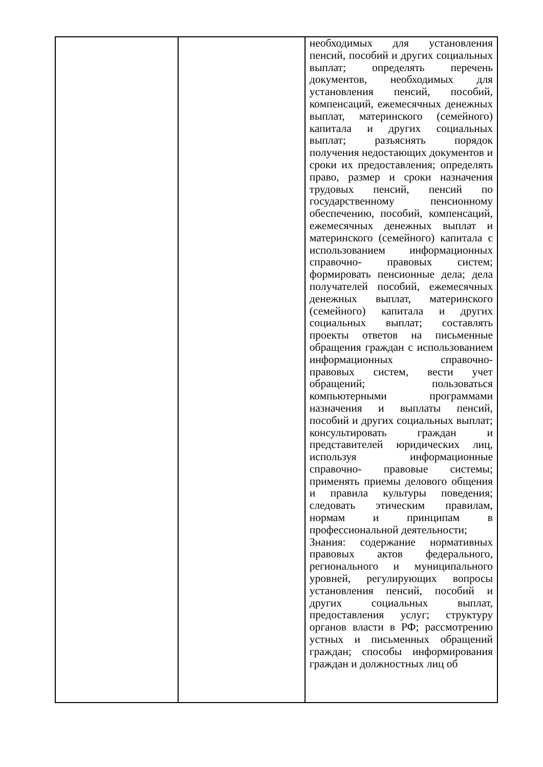| | | необходимых для установления пенсий, пособий и других социальных выплат; определять перечень документов, необходимых для установления пенсий, пособий, компенсаций, ежемесячных денежных выплат, материнского (семейного) капитала и других социальных выплат; разъяснять порядок получения недостающих документов и сроки их предоставления; определять право, размер и сроки назначения трудовых пенсий, пенсий по государственному пенсионному обеспечению, пособий, компенсаций, ежемесячных денежных выплат и материнского (семейного) капитала с использованием информационных справочно- правовых систем; формировать пенсионные дела; дела получателей пособий, ежемесячных денежных выплат, материнского (семейного) капитала и других социальных выплат; составлять проекты ответов на письменные обращения граждан с использованием информационных справочно- правовых систем, вести учет обращений; пользоваться компьютерными программами назначения и выплаты пенсий, пособий и других социальных выплат; консультировать граждан и представителей юридических лиц, используя информационные справочно- правовые системы; применять приемы делового общения и правила культуры поведения; следовать этическим правилам, нормам и принципам в профессиональной деятельности; Знания: содержание нормативных правовых актов федерального, регионального и муниципального уровней, регулирующих вопросы установления пенсий, пособий и других социальных выплат, предоставления услуг; структуру органов власти в РФ; рассмотрению устных и письменных обращений граждан; способы информирования граждан и должностных лиц об |